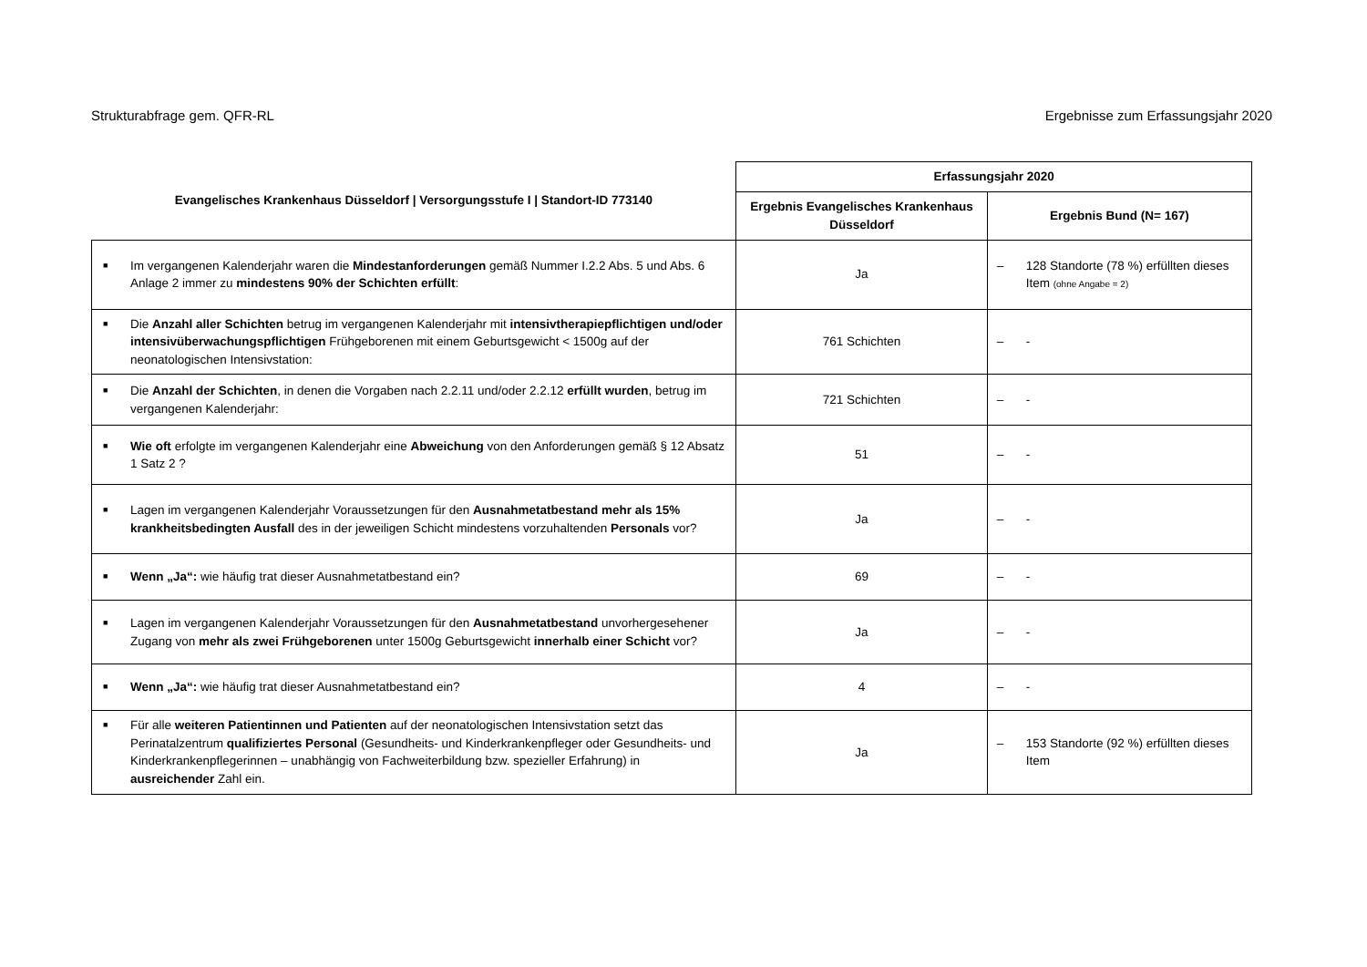Strukturabfrage gem. QFR-RL Ergebnisse zum Erfassungsjahr 2020
| Evangelisches Krankenhaus Düsseldorf / Versorgungsstufe I / Standort-ID 773140 | Erfassungsjahr 2020 | |
| --- | --- | --- |
| | Ergebnis Evangelisches Krankenhaus Düsseldorf | Ergebnis Bund (N= 167) |
| ■ Im vergangenen Kalenderjahr waren die Mindestanforderungen gemäß Nummer I.2.2 Abs. 5 und Abs. 6 Anlage 2 immer zu mindestens 90% der Schichten erfüllt : | Ja | – 128 Standorte (78 %) erfüllten dieses Item (ohne Angabe = 2) |
| ■ Die Anzahl aller Schichten betrug im vergangenen Kalenderjahr mit intensivtherapiepflichtigen und/oder intensivüberwachungspflichtigen Frühgeborenen mit einem Geburtsgewicht < 1500g auf der neonatologischen Intensivstation: | 761 Schichten | – - |
| ■ Die Anzahl der Schichten , in denen die Vorgaben nach 2.2.11 und/oder 2.2.12 erfüllt wurden , betrug im vergangenen Kalenderjahr: | 721 Schichten | – - |
| ■ Wie oft erfolgte im vergangenen Kalenderjahr eine Abweichung von den Anforderungen gemäß § 12 Absatz 1 Satz 2 ? | 51 | – - |
| ■ Lagen im vergangenen Kalenderjahr Voraussetzungen für den Ausnahmetatbestand mehr als 15% krankheitsbedingten Ausfall des in der jeweiligen Schicht mindestens vorzuhaltenden Personals vor? | Ja | – - |
| ■ Wenn „Ja“: wie häufig trat dieser Ausnahmetatbestand ein? | 69 | – - |
| ■ Lagen im vergangenen Kalenderjahr Voraussetzungen für den Ausnahmetatbestand unvorhergesehener Zugang von mehr als zwei Frühgeborenen unter 1500g Geburtsgewicht innerhalb einer Schicht vor? | Ja | – - |
| ■ Wenn „Ja“: wie häufig trat dieser Ausnahmetatbestand ein? | 4 | – - |
| ■ Für alle weiteren Patientinnen und Patienten auf der neonatologischen Intensivstation setzt das Perinatalzentrum qualifiziertes Personal (Gesundheits- und Kinderkrankenpfleger oder Gesundheits- und Kinderkrankenpflegerinnen – unabhängig von Fachweiterbildung bzw. spezieller Erfahrung) in ausreichender Zahl ein. | Ja | – 153 Standorte (92 %) erfüllten dieses Item |